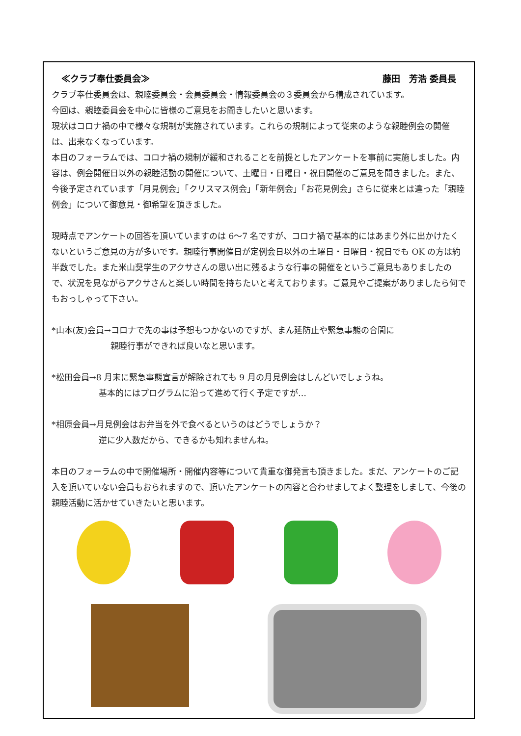≪クラブ奉仕委員会≫ 藤田　芳浩 委員長
クラブ奉仕委員会は、親睦委員会・会員委員会・情報委員会の３委員会から構成されています。
今回は、親睦委員会を中心に皆様のご意見をお聞きしたいと思います。
現状はコロナ禍の中で様々な規制が実施されています。これらの規制によって従来のような親睦例会の開催は、出来なくなっています。
本日のフォーラムでは、コロナ禍の規制が緩和されることを前提としたアンケートを事前に実施しました。内容は、例会開催日以外の親睦活動の開催について、土曜日・日曜日・祝日開催のご意見を聞きました。また、今後予定されています「月見例会」「クリスマス例会」「新年例会」「お花見例会」さらに従来とは違った「親睦例会」について御意見・御希望を頂きました。
現時点でアンケートの回答を頂いていますのは 6～7 名ですが、コロナ禍で基本的にはあまり外に出かけたくないというご意見の方が多いです。親睦行事開催日が定例会日以外の土曜日・日曜日・祝日でも OK の方は約半数でした。また米山奨学生のアクサさんの思い出に残るような行事の開催をというご意見もありましたので、状況を見ながらアクサさんと楽しい時間を持ちたいと考えております。ご意見やご提案がありましたら何でもおっしゃって下さい。
*山本(友)会員→コロナで先の事は予想もつかないのですが、まん延防止や緊急事態の合間に
親睦行事ができれば良いなと思います。
*松田会員→8 月末に緊急事態宣言が解除されても 9 月の月見例会はしんどいでしょうね。
基本的にはプログラムに沿って進めて行く予定ですが…
*相原会員→月見例会はお弁当を外で食べるというのはどうでしょうか？
逆に少人数だから、できるかも知れませんね。
本日のフォーラムの中で開催場所・開催内容等について貴重な御発言も頂きました。まだ、アンケートのご記入を頂いていない会員もおられますので、頂いたアンケートの内容と合わせましてよく整理をしまして、今後の親睦活動に活かせていきたいと思います。